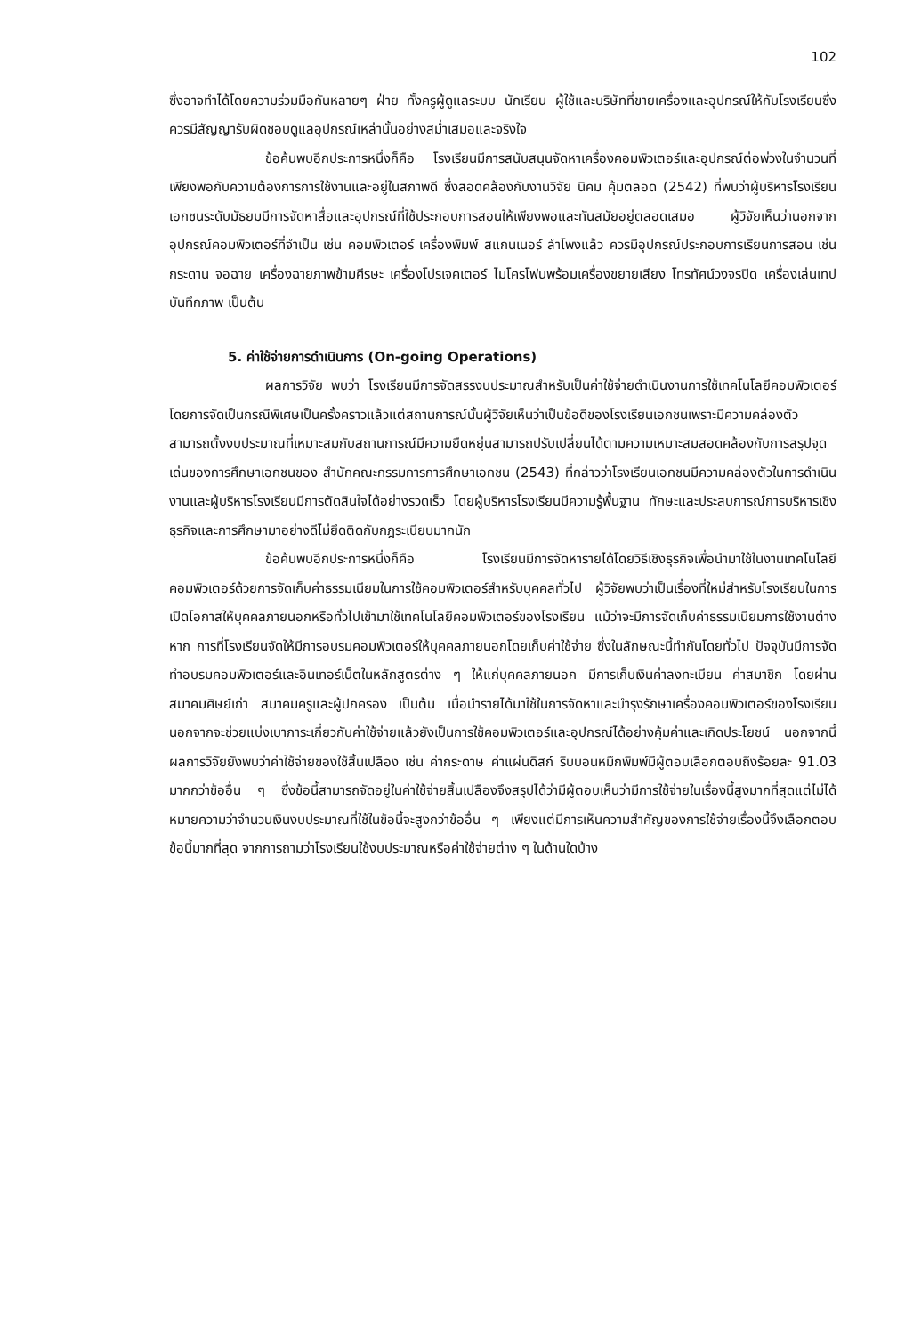102
ซึ่งอาจทำได้โดยความร่วมมือกันหลายๆ ฝ่าย ทั้งครูผู้ดูแลระบบ นักเรียน ผู้ใช้และบริษัทที่ขายเครื่องและอุปกรณ์ให้กับโรงเรียนซึ่งควรมีสัญญารับผิดชอบดูแลอุปกรณ์เหล่านั้นอย่างสม่ำเสมอและจริงใจ
ข้อค้นพบอีกประการหนึ่งก็คือ โรงเรียนมีการสนับสนุนจัดหาเครื่องคอมพิวเตอร์และอุปกรณ์ต่อพ่วงในจำนวนที่เพียงพอกับความต้องการการใช้งานและอยู่ในสภาพดี ซึ่งสอดคล้องกับงานวิจัย นิคม คุ้มตลอด (2542) ที่พบว่าผู้บริหารโรงเรียนเอกชนระดับมัธยมมีการจัดหาสื่อและอุปกรณ์ที่ใช้ประกอบการสอนให้เพียงพอและทันสมัยอยู่ตลอดเสมอ ผู้วิจัยเห็นว่านอกจากอุปกรณ์คอมพิวเตอร์ที่จำเป็น เช่น คอมพิวเตอร์ เครื่องพิมพ์ สแกนเนอร์ ลำโพงแล้ว ควรมีอุปกรณ์ประกอบการเรียนการสอน เช่น กระดาน จอฉาย เครื่องฉายภาพข้ามศีรษะ เครื่องโปรเจคเตอร์ ไมโครโฟนพร้อมเครื่องขยายเสียง โทรทัศน์วงจรปิด เครื่องเล่นเทปบันทึกภาพ เป็นต้น
5. ค่าใช้จ่ายการดำเนินการ (On-going Operations)
ผลการวิจัย พบว่า โรงเรียนมีการจัดสรรงบประมาณสำหรับเป็นค่าใช้จ่ายดำเนินงานการใช้เทคโนโลยีคอมพิวเตอร์โดยการจัดเป็นกรณีพิเศษเป็นครั้งคราวแล้วแต่สถานการณ์นั้นผู้วิจัยเห็นว่าเป็นข้อดีของโรงเรียนเอกชนเพราะมีความคล่องตัวสามารถตั้งงบประมาณที่เหมาะสมกับสถานการณ์มีความยืดหยุ่นสามารถปรับเปลี่ยนได้ตามความเหมาะสมสอดคล้องกับการสรุปจุดเด่นของการศึกษาเอกชนของ สำนักคณะกรรมการการศึกษาเอกชน (2543) ที่กล่าวว่าโรงเรียนเอกชนมีความคล่องตัวในการดำเนินงานและผู้บริหารโรงเรียนมีการตัดสินใจได้อย่างรวดเร็ว โดยผู้บริหารโรงเรียนมีความรู้พื้นฐาน ทักษะและประสบการณ์การบริหารเชิงธุรกิจและการศึกษามาอย่างดีไม่ยึดติดกับกฎระเบียบมากนัก
ข้อค้นพบอีกประการหนึ่งก็คือ โรงเรียนมีการจัดหารายได้โดยวิธีเชิงธุรกิจเพื่อนำมาใช้ในงานเทคโนโลยีคอมพิวเตอร์ด้วยการจัดเก็บค่าธรรมเนียมในการใช้คอมพิวเตอร์สำหรับบุคคลทั่วไป ผู้วิจัยพบว่าเป็นเรื่องที่ใหม่สำหรับโรงเรียนในการเปิดโอกาสให้บุคคลภายนอกหรือทั่วไปเข้ามาใช้เทคโนโลยีคอมพิวเตอร์ของโรงเรียน แม้ว่าจะมีการจัดเก็บค่าธรรมเนียมการใช้งานต่างหาก การที่โรงเรียนจัดให้มีการอบรมคอมพิวเตอร์ให้บุคคลภายนอกโดยเก็บค่าใช้จ่าย ซึ่งในลักษณะนี้ทำกันโดยทั่วไป ปัจจุบันมีการจัดทำอบรมคอมพิวเตอร์และอินเทอร์เน็ตในหลักสูตรต่าง ๆ ให้แก่บุคคลภายนอก มีการเก็บเงินค่าลงทะเบียน ค่าสมาชิก โดยผ่านสมาคมศิษย์เก่า สมาคมครูและผู้ปกครอง เป็นต้น เมื่อนำรายได้มาใช้ในการจัดหาและบำรุงรักษาเครื่องคอมพิวเตอร์ของโรงเรียน นอกจากจะช่วยแบ่งเบาภาระเกี่ยวกับค่าใช้จ่ายแล้วยังเป็นการใช้คอมพิวเตอร์และอุปกรณ์ได้อย่างคุ้มค่าและเกิดประโยชน์ นอกจากนี้ผลการวิจัยยังพบว่าค่าใช้จ่ายของใช้สิ้นเปลือง เช่น ค่ากระดาษ ค่าแผ่นดิสก์ ริบบอนหมึกพิมพ์มีผู้ตอบเลือกตอบถึงร้อยละ 91.03 มากกว่าข้ออื่น ๆ ซึ่งข้อนี้สามารถจัดอยู่ในค่าใช้จ่ายสิ้นเปลืองจึงสรุปได้ว่ามีผู้ตอบเห็นว่ามีการใช้จ่ายในเรื่องนี้สูงมากที่สุดแต่ไม่ได้หมายความว่าจำนวนเงินงบประมาณที่ใช้ในข้อนี้จะสูงกว่าข้ออื่น ๆ เพียงแต่มีการเห็นความสำคัญของการใช้จ่ายเรื่องนี้จึงเลือกตอบข้อนี้มากที่สุด จากการถามว่าโรงเรียนใช้งบประมาณหรือค่าใช้จ่ายต่าง ๆ ในด้านใดบ้าง